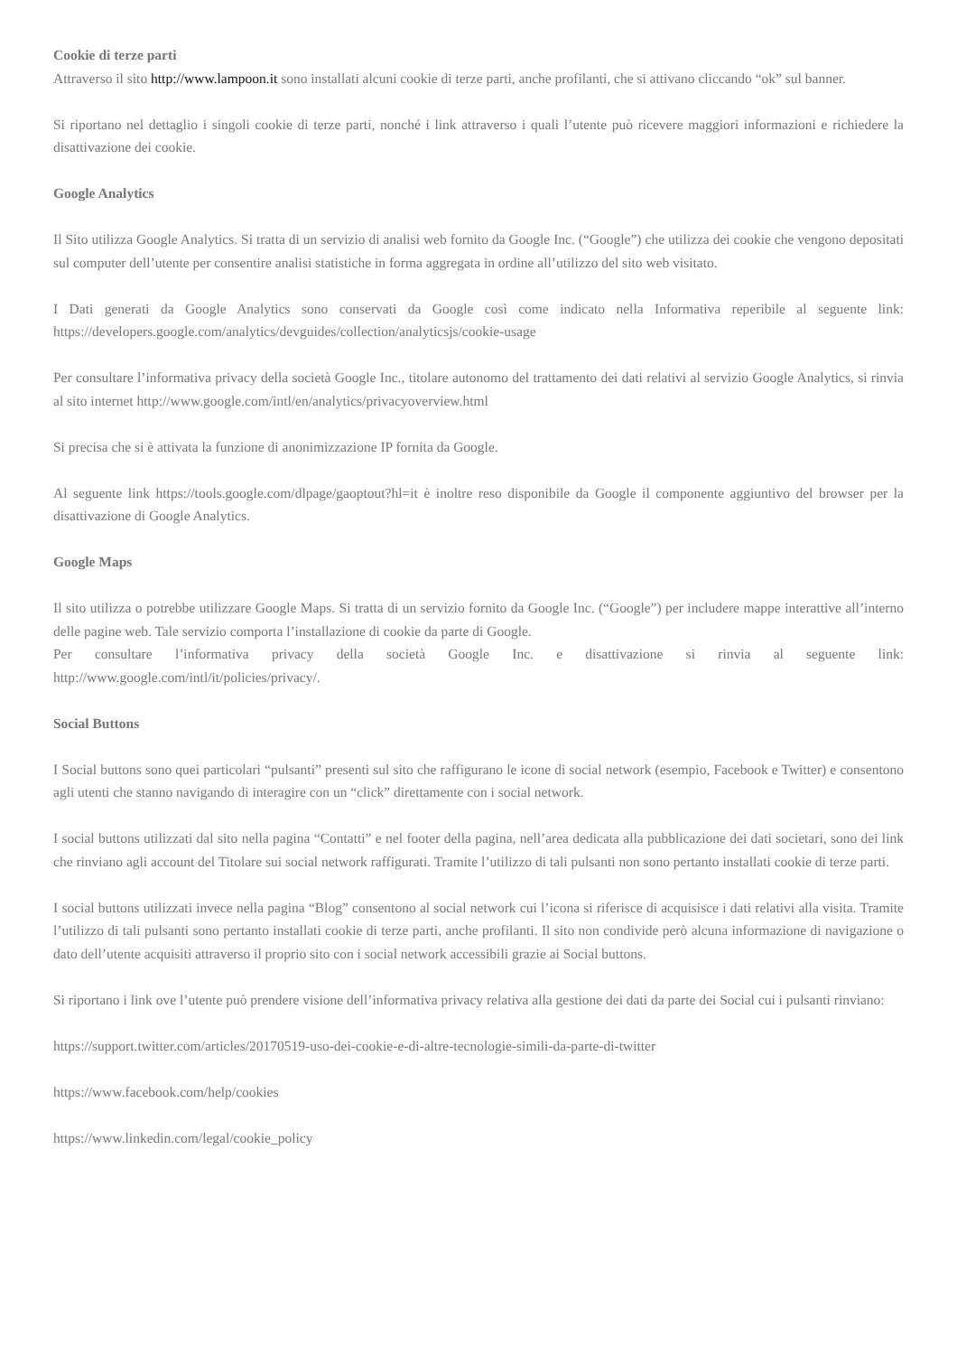Cookie di terze parti
Attraverso il sito http://www.lampoon.it sono installati alcuni cookie di terze parti, anche profilanti, che si attivano cliccando “ok” sul banner.
Si riportano nel dettaglio i singoli cookie di terze parti, nonché i link attraverso i quali l’utente può ricevere maggiori informazioni e richiedere la disattivazione dei cookie.
Google Analytics
Il Sito utilizza Google Analytics. Si tratta di un servizio di analisi web fornito da Google Inc. (“Google”) che utilizza dei cookie che vengono depositati sul computer dell’utente per consentire analisi statistiche in forma aggregata in ordine all’utilizzo del sito web visitato.
I Dati generati da Google Analytics sono conservati da Google così come indicato nella Informativa reperibile al seguente link: https://developers.google.com/analytics/devguides/collection/analyticsjs/cookie-usage
Per consultare l’informativa privacy della società Google Inc., titolare autonomo del trattamento dei dati relativi al servizio Google Analytics, si rinvia al sito internet http://www.google.com/intl/en/analytics/privacyoverview.html
Si precisa che si è attivata la funzione di anonimizzazione IP fornita da Google.
Al seguente link https://tools.google.com/dlpage/gaoptout?hl=it è inoltre reso disponibile da Google il componente aggiuntivo del browser per la disattivazione di Google Analytics.
Google Maps
Il sito utilizza o potrebbe utilizzare Google Maps. Si tratta di un servizio fornito da Google Inc. (“Google”) per includere mappe interattive all’interno delle pagine web. Tale servizio comporta l’installazione di cookie da parte di Google.
Per consultare l’informativa privacy della società Google Inc. e disattivazione si rinvia al seguente link: http://www.google.com/intl/it/policies/privacy/.
Social Buttons
I Social buttons sono quei particolari “pulsanti” presenti sul sito che raffigurano le icone di social network (esempio, Facebook e Twitter) e consentono agli utenti che stanno navigando di interagire con un “click” direttamente con i social network.
I social buttons utilizzati dal sito nella pagina “Contatti” e nel footer della pagina, nell’area dedicata alla pubblicazione dei dati societari, sono dei link che rinviano agli account del Titolare sui social network raffigurati. Tramite l’utilizzo di tali pulsanti non sono pertanto installati cookie di terze parti.
I social buttons utilizzati invece nella pagina “Blog” consentono al social network cui l’icona si riferisce di acquisisce i dati relativi alla visita. Tramite l’utilizzo di tali pulsanti sono pertanto installati cookie di terze parti, anche profilanti. Il sito non condivide però alcuna informazione di navigazione o dato dell’utente acquisiti attraverso il proprio sito con i social network accessibili grazie ai Social buttons.
Si riportano i link ove l’utente può prendere visione dell’informativa privacy relativa alla gestione dei dati da parte dei Social cui i pulsanti rinviano:
https://support.twitter.com/articles/20170519-uso-dei-cookie-e-di-altre-tecnologie-simili-da-parte-di-twitter
https://www.facebook.com/help/cookies
https://www.linkedin.com/legal/cookie_policy